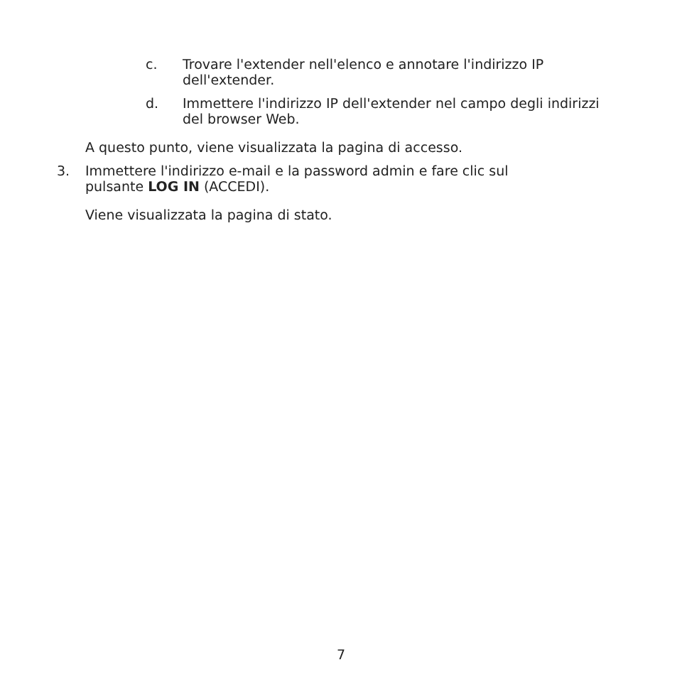c. Trovare l'extender nell'elenco e annotare l'indirizzo IP dell'extender.
d. Immettere l'indirizzo IP dell'extender nel campo degli indirizzi del browser Web.
A questo punto, viene visualizzata la pagina di accesso.
3. Immettere l'indirizzo e-mail e la password admin e fare clic sul pulsante LOG IN (ACCEDI).
Viene visualizzata la pagina di stato.
7